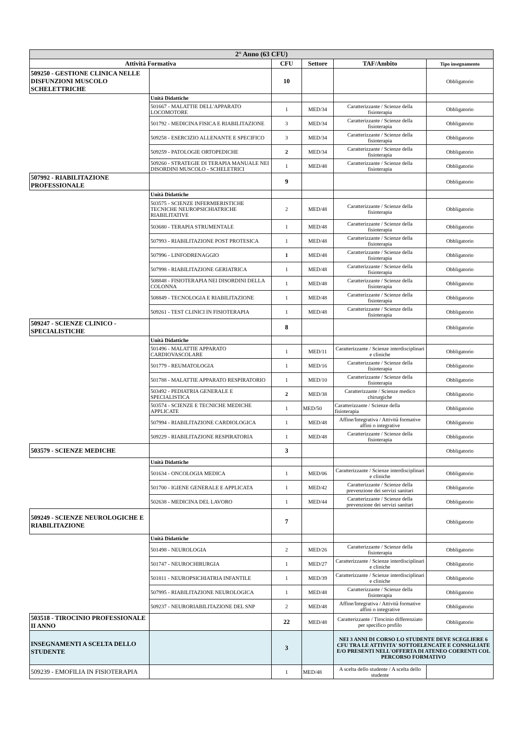| 2° Anno (63 CFU) | | | | | |
| --- | --- | --- | --- | --- | --- |
| Attività Formativa | | CFU | Settore | TAF/Ambito | Tipo insegnamento |
| 509250 - GESTIONE CLINICA NELLE DISFUNZIONI MUSCOLO SCHELETTRICHE | | 10 | | | Obbligatorio |
| | Unità Didattiche | | | | |
| | 501667 - MALATTIE DELL'APPARATO LOCOMOTORE | 1 | MED/34 | Caratterizzante / Scienze della fisioterapia | Obbligatorio |
| | 501792 - MEDICINA FISICA E RIABILITAZIONE | 3 | MED/34 | Caratterizzante / Scienze della fisioterapia | Obbligatorio |
| | 509258 - ESERCIZIO ALLENANTE E SPECIFICO | 3 | MED/34 | Caratterizzante / Scienze della fisioterapia | Obbligatorio |
| | 509259 - PATOLOGIE ORTOPEDICHE | 2 | MED/34 | Caratterizzante / Scienze della fisioterapia | Obbligatorio |
| | 509260 - STRATEGIE DI TERAPIA MANUALE NEI DISORDINI MUSCOLO - SCHELETRICI | 1 | MED/48 | Caratterizzante / Scienze della fisioterapia | Obbligatorio |
| 507992 - RIABILITAZIONE PROFESSIONALE | | 9 | | | Obbligatorio |
| | Unità Didattiche | | | | |
| | 503575 - SCIENZE INFERMIERISTICHE TECNICHE NEUROPSICHIATRICHE RIABILITATIVE | 2 | MED/48 | Caratterizzante / Scienze della fisioterapia | Obbligatorio |
| | 503680 - TERAPIA STRUMENTALE | 1 | MED/48 | Caratterizzante / Scienze della fisioterapia | Obbligatorio |
| | 507993 - RIABILITAZIONE POST PROTESICA | 1 | MED/48 | Caratterizzante / Scienze della fisioterapia | Obbligatorio |
| | 507996 - LINFODRENAGGIO | 1 | MED/48 | Caratterizzante / Scienze della fisioterapia | Obbligatorio |
| | 507998 - RIABILITAZIONE GERIATRICA | 1 | MED/48 | Caratterizzante / Scienze della fisioterapia | Obbligatorio |
| | 508848 - FISIOTERAPIA NEI DISORDINI DELLA COLONNA | 1 | MED/48 | Caratterizzante / Scienze della fisioterapia | Obbligatorio |
| | 508849 - TECNOLOGIA E RIABILITAZIONE | 1 | MED/48 | Caratterizzante / Scienze della fisioterapia | Obbligatorio |
| | 509261 - TEST CLINICI IN FISIOTERAPIA | 1 | MED/48 | Caratterizzante / Scienze della fisioterapia | Obbligatorio |
| 509247 - SCIENZE CLINICO - SPECIALISTICHE | | 8 | | | Obbligatorio |
| | Unità Didattiche | | | | |
| | 501496 - MALATTIE APPARATO CARDIOVASCOLARE | 1 | MED/11 | Caratterizzante / Scienze interdisciplinari e cliniche | Obbligatorio |
| | 501779 - REUMATOLOGIA | 1 | MED/16 | Caratterizzante / Scienze della fisioterapia | Obbligatorio |
| | 501788 - MALATTIE APPARATO RESPIRATORIO | 1 | MED/10 | Caratterizzante / Scienze della fisioterapia | Obbligatorio |
| | 503492 - PEDIATRIA GENERALE E SPECIALISTICA | 2 | MED/38 | Caratterizzante / Scienze medico chirurgiche | Obbligatorio |
| | 503574 - SCIENZE E TECNICHE MEDICHE APPLICATE | 1 | MED/50 | Caratterizzante / Scienze della fisioterapia | Obbligatorio |
| | 507994 - RIABILITAZIONE CARDIOLOGICA | 1 | MED/48 | Affine/Integrativa / Attività formative affini o integrative | Obbligatorio |
| | 509229 - RIABILITAZIONE RESPIRATORIA | 1 | MED/48 | Caratterizzante / Scienze della fisioterapia | Obbligatorio |
| 503579 - SCIENZE MEDICHE | | 3 | | | Obbligatorio |
| | Unità Didattiche | | | | |
| | 501634 - ONCOLOGIA MEDICA | 1 | MED/06 | Caratterizzante / Scienze interdisciplinari e cliniche | Obbligatorio |
| | 501700 - IGIENE GENERALE E APPLICATA | 1 | MED/42 | Caratterizzante / Scienze della prevenzione dei servizi sanitari | Obbligatorio |
| | 502638 - MEDICINA DEL LAVORO | 1 | MED/44 | Caratterizzante / Scienze della prevenzione dei servizi sanitari | Obbligatorio |
| 509249 - SCIENZE NEUROLOGICHE E RIABILITAZIONE | | 7 | | | Obbligatorio |
| | Unità Didattiche | | | | |
| | 501498 - NEUROLOGIA | 2 | MED/26 | Caratterizzante / Scienze della fisioterapia | Obbligatorio |
| | 501747 - NEUROCHIRURGIA | 1 | MED/27 | Caratterizzante / Scienze interdisciplinari e cliniche | Obbligatorio |
| | 501811 - NEUROPSICHIATRIA INFANTILE | 1 | MED/39 | Caratterizzante / Scienze interdisciplinari e cliniche | Obbligatorio |
| | 507995 - RIABILITAZIONE NEUROLOGICA | 1 | MED/48 | Caratterizzante / Scienze della fisioterapia | Obbligatorio |
| | 509237 - NEURORIABILITAZIONE DEL SNP | 2 | MED/48 | Affine/Integrativa / Attività formative affini o integrative | Obbligatorio |
| 503518 - TIROCINIO PROFESSIONALE II ANNO | | 22 | MED/48 | Caratterizzante / Tirocinio differenziato per specifico profilo | Obbligatorio |
| INSEGNAMENTI A SCELTA DELLO STUDENTE | | 3 | | NEI 3 ANNI DI CORSO LO STUDENTE DEVE SCEGLIERE 6 CFU TRA LE ATTIVITA' SOTTOELENCATE E CONSIGLIATE E/O PRESENTI NELL'OFFERTA DI ATENEO COERENTI COL PERCORSO FORMATIVO | |
| 509239 - EMOFILIA IN FISIOTERAPIA | | 1 | MED/48 | A scelta dello studente / A scelta dello studente | |